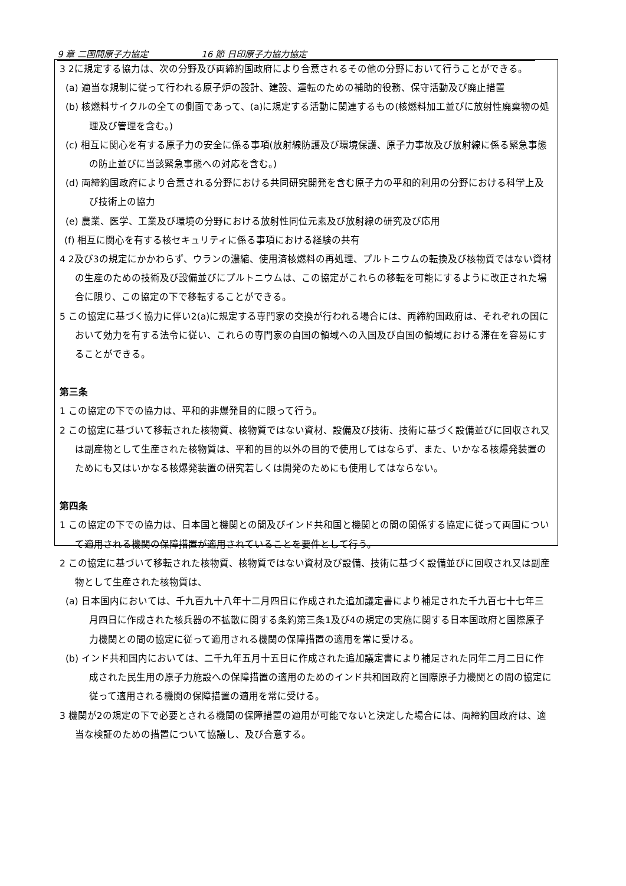9 章 二国間原子力協定 16 節 日印原子力協力協定
3 2に規定する協力は、次の分野及び両締約国政府により合意されるその他の分野において行うことができる。
(a) 適当な規制に従って行われる原子炉の設計、建設、運転のための補助的役務、保守活動及び廃止措置
(b) 核燃料サイクルの全ての側面であって、(a)に規定する活動に関連するもの(核燃料加工並びに放射性廃棄物の処理及び管理を含む。)
(c) 相互に関心を有する原子力の安全に係る事項(放射線防護及び環境保護、原子力事故及び放射線に係る緊急事態の防止並びに当該緊急事態への対応を含む。)
(d) 両締約国政府により合意される分野における共同研究開発を含む原子力の平和的利用の分野における科学上及び技術上の協力
(e) 農業、医学、工業及び環境の分野における放射性同位元素及び放射線の研究及び応用
(f) 相互に関心を有する核セキュリティに係る事項における経験の共有
4 2及び3の規定にかかわらず、ウランの濃縮、使用済核燃料の再処理、プルトニウムの転換及び核物質ではない資材の生産のための技術及び設備並びにプルトニウムは、この協定がこれらの移転を可能にするように改正された場合に限り、この協定の下で移転することができる。
5 この協定に基づく協力に伴い2(a)に規定する専門家の交換が行われる場合には、両締約国政府は、それぞれの国において効力を有する法令に従い、これらの専門家の自国の領域への入国及び自国の領域における滞在を容易にすることができる。
第三条
1 この協定の下での協力は、平和的非爆発目的に限って行う。
2 この協定に基づいて移転された核物質、核物質ではない資材、設備及び技術、技術に基づく設備並びに回収され又は副産物として生産された核物質は、平和的目的以外の目的で使用してはならず、また、いかなる核爆発装置のためにも又はいかなる核爆発装置の研究若しくは開発のためにも使用してはならない。
第四条
1 この協定の下での協力は、日本国と機関との間及びインド共和国と機関との間の関係する協定に従って両国について適用される機関の保障措置が適用されていることを要件として行う。
2 この協定に基づいて移転された核物質、核物質ではない資材及び設備、技術に基づく設備並びに回収され又は副産物として生産された核物質は、
(a) 日本国内においては、千九百九十八年十二月四日に作成された追加議定書により補足された千九百七十七年三月四日に作成された核兵器の不拡散に関する条約第三条1及び4の規定の実施に関する日本国政府と国際原子力機関との間の協定に従って適用される機関の保障措置の適用を常に受ける。
(b) インド共和国内においては、二千九年五月十五日に作成された追加議定書により補足された同年二月二日に作成された民生用の原子力施設への保障措置の適用のためのインド共和国政府と国際原子力機関との間の協定に従って適用される機関の保障措置の適用を常に受ける。
3 機関が2の規定の下で必要とされる機関の保障措置の適用が可能でないと決定した場合には、両締約国政府は、適当な検証のための措置について協議し、及び合意する。